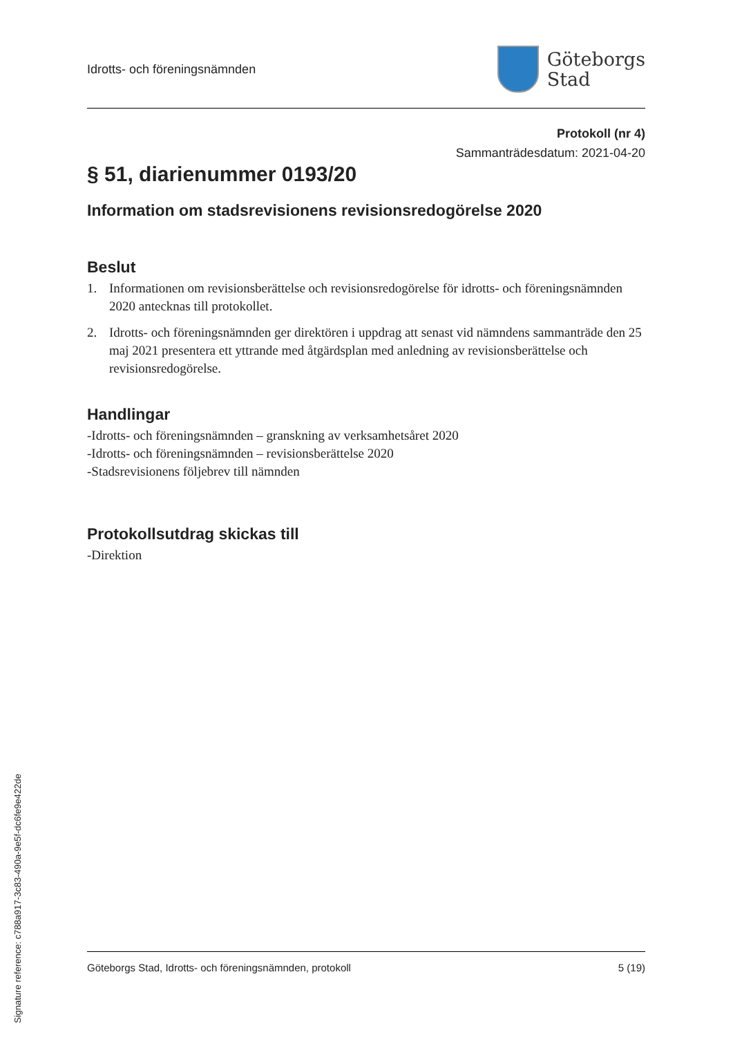Idrotts- och föreningsnämnden
Göteborgs
Stad
Protokoll (nr 4)
Sammanträdesdatum: 2021-04-20
§ 51, diarienummer 0193/20
Information om stadsrevisionens revisionsredogörelse 2020
Beslut
1. Informationen om revisionsberättelse och revisionsredogörelse för idrotts- och föreningsnämnden 2020 antecknas till protokollet.
2. Idrotts- och föreningsnämnden ger direktören i uppdrag att senast vid nämndens sammanträde den 25 maj 2021 presentera ett yttrande med åtgärdsplan med anledning av revisionsberättelse och revisionsredogörelse.
Handlingar
-Idrotts- och föreningsnämnden – granskning av verksamhetsåret 2020
-Idrotts- och föreningsnämnden – revisionsberättelse 2020
-Stadsrevisionens följebrev till nämnden
Protokollsutdrag skickas till
-Direktion
Göteborgs Stad, Idrotts- och föreningsnämnden, protokoll 5 (19)
Signature reference: c788a917-3c83-490a-9e5f-dc6fe9e422de